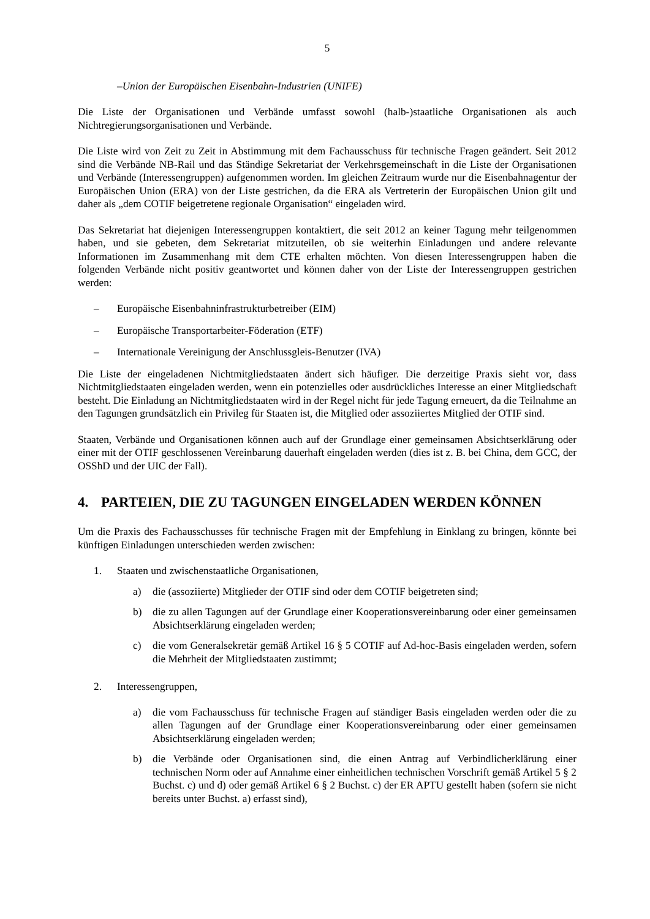5
–Union der Europäischen Eisenbahn-Industrien (UNIFE)
Die Liste der Organisationen und Verbände umfasst sowohl (halb-)staatliche Organisationen als auch Nichtregierungsorganisationen und Verbände.
Die Liste wird von Zeit zu Zeit in Abstimmung mit dem Fachausschuss für technische Fragen geändert. Seit 2012 sind die Verbände NB-Rail und das Ständige Sekretariat der Verkehrsgemeinschaft in die Liste der Organisationen und Verbände (Interessengruppen) aufgenommen worden. Im gleichen Zeitraum wurde nur die Eisenbahnagentur der Europäischen Union (ERA) von der Liste gestrichen, da die ERA als Vertreterin der Europäischen Union gilt und daher als „dem COTIF beigetretene regionale Organisation“ eingeladen wird.
Das Sekretariat hat diejenigen Interessengruppen kontaktiert, die seit 2012 an keiner Tagung mehr teilgenommen haben, und sie gebeten, dem Sekretariat mitzuteilen, ob sie weiterhin Einladungen und andere relevante Informationen im Zusammenhang mit dem CTE erhalten möchten. Von diesen Interessengruppen haben die folgenden Verbände nicht positiv geantwortet und können daher von der Liste der Interessengruppen gestrichen werden:
– Europäische Eisenbahninfrastrukturbetreiber (EIM)
– Europäische Transportarbeiter-Föderation (ETF)
– Internationale Vereinigung der Anschlussgleis-Benutzer (IVA)
Die Liste der eingeladenen Nichtmitgliedstaaten ändert sich häufiger. Die derzeitige Praxis sieht vor, dass Nichtmitgliedstaaten eingeladen werden, wenn ein potenzielles oder ausdrückliches Interesse an einer Mitgliedschaft besteht. Die Einladung an Nichtmitgliedstaaten wird in der Regel nicht für jede Tagung erneuert, da die Teilnahme an den Tagungen grundsätzlich ein Privileg für Staaten ist, die Mitglied oder assoziiertes Mitglied der OTIF sind.
Staaten, Verbände und Organisationen können auch auf der Grundlage einer gemeinsamen Absichtserklärung oder einer mit der OTIF geschlossenen Vereinbarung dauerhaft eingeladen werden (dies ist z. B. bei China, dem GCC, der OSShD und der UIC der Fall).
4. PARTEIEN, DIE ZU TAGUNGEN EINGELADEN WERDEN KÖNNEN
Um die Praxis des Fachausschusses für technische Fragen mit der Empfehlung in Einklang zu bringen, könnte bei künftigen Einladungen unterschieden werden zwischen:
1. Staaten und zwischenstaatliche Organisationen,
a) die (assoziierte) Mitglieder der OTIF sind oder dem COTIF beigetreten sind;
b) die zu allen Tagungen auf der Grundlage einer Kooperationsvereinbarung oder einer gemeinsamen Absichtserklärung eingeladen werden;
c) die vom Generalsekretär gemäß Artikel 16 § 5 COTIF auf Ad-hoc-Basis eingeladen werden, sofern die Mehrheit der Mitgliedstaaten zustimmt;
2. Interessengruppen,
a) die vom Fachausschuss für technische Fragen auf ständiger Basis eingeladen werden oder die zu allen Tagungen auf der Grundlage einer Kooperationsvereinbarung oder einer gemeinsamen Absichtserklärung eingeladen werden;
b) die Verbände oder Organisationen sind, die einen Antrag auf Verbindlicherklärung einer technischen Norm oder auf Annahme einer einheitlichen technischen Vorschrift gemäß Artikel 5 § 2 Buchst. c) und d) oder gemäß Artikel 6 § 2 Buchst. c) der ER APTU gestellt haben (sofern sie nicht bereits unter Buchst. a) erfasst sind),